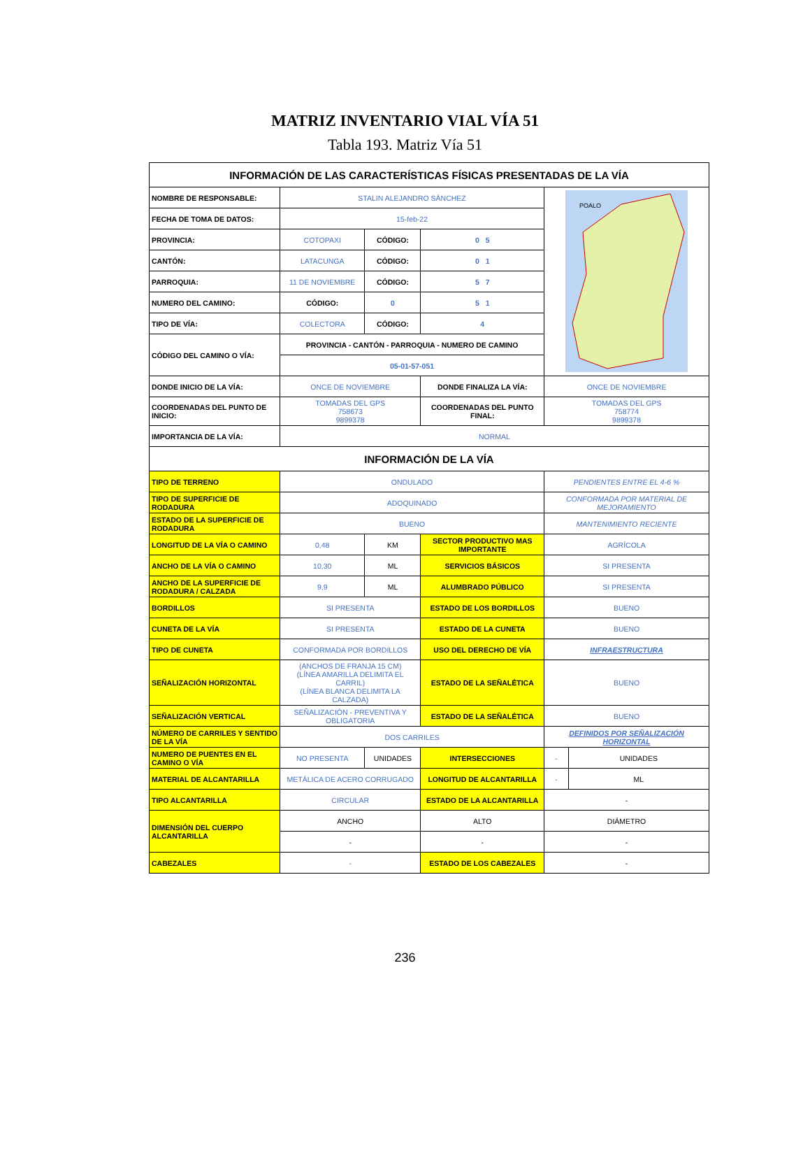MATRIZ INVENTARIO VIAL VÍA 51
Tabla 193. Matriz Vía 51
| INFORMACIÓN DE LAS CARACTERÍSTICAS FÍSICAS PRESENTADAS DE LA VÍA | | | | | |
| --- | --- | --- | --- | --- | --- |
| NOMBRE DE RESPONSABLE: | STALIN ALEJANDRO SÁNCHEZ | | | POALO | |
| FECHA DE TOMA DE DATOS: | 15-feb-22 | | | | |
| PROVINCIA: | COTOPAXI | CÓDIGO: | 0 5 | | |
| CANTÓN: | LATACUNGA | CÓDIGO: | 0 1 | | |
| PARROQUIA: | 11 DE NOVIEMBRE | CÓDIGO: | 5 7 | | |
| NUMERO DEL CAMINO: | CÓDIGO: | 0 | 5 1 | | |
| TIPO DE VÍA: | COLECTORA | CÓDIGO: | 4 | | |
| CÓDIGO DEL CAMINO O VÍA: | PROVINCIA - CANTÓN - PARROQUIA - NUMERO DE CAMINO | | | | |
| | 05-01-57-051 | | | | |
| DONDE INICIO DE LA VÍA: | ONCE DE NOVIEMBRE | | DONDE FINALIZA LA VÍA: | ONCE DE NOVIEMBRE | |
| COORDENADAS DEL PUNTO DE INICIO: | TOMADAS DEL GPS 758673 9899378 | | COORDENADAS DEL PUNTO FINAL: | TOMADAS DEL GPS 758774 9899378 | |
| IMPORTANCIA DE LA VÍA: | NORMAL | | | | |
| INFORMACIÓN DE LA VÍA | | | | | |
| TIPO DE TERRENO | ONDULADO | | | PENDIENTES ENTRE EL 4-6 % | |
| TIPO DE SUPERFICIE DE RODADURA | ADOQUINADO | | | CONFORMADA POR MATERIAL DE MEJORAMIENTO | |
| ESTADO DE LA SUPERFICIE DE RODADURA | BUENO | | | MANTENIMIENTO RECIENTE | |
| LONGITUD DE LA VÍA O CAMINO | 0,48 | KM | SECTOR PRODUCTIVO MAS IMPORTANTE | AGRÍCOLA | |
| ANCHO DE LA VÍA O CAMINO | 10,30 | ML | SERVICIOS BÁSICOS | SI PRESENTA | |
| ANCHO DE LA SUPERFICIE DE RODADURA / CALZADA | 9,9 | ML | ALUMBRADO PÚBLICO | SI PRESENTA | |
| BORDILLOS | SI PRESENTA | | ESTADO DE LOS BORDILLOS | BUENO | |
| CUNETA DE LA VÍA | SI PRESENTA | | ESTADO DE LA CUNETA | BUENO | |
| TIPO DE CUNETA | CONFORMADA POR BORDILLOS | | USO DEL DERECHO DE VÍA | INFRAESTRUCTURA | |
| SEÑALIZACIÓN HORIZONTAL | (ANCHOS DE FRANJA 15 CM) (LÍNEA AMARILLA DELIMITA EL CARRIL) (LÍNEA BLANCA DELIMITA LA CALZADA) | | ESTADO DE LA SEÑALÉTICA | BUENO | |
| SEÑALIZACIÓN VERTICAL | SEÑALIZACIÓN - PREVENTIVA Y OBLIGATORIA | | ESTADO DE LA SEÑALÉTICA | BUENO | |
| NÚMERO DE CARRILES Y SENTIDO DE LA VÍA | DOS CARRILES | | | DEFINIDOS POR SEÑALIZACIÓN HORIZONTAL | |
| NUMERO DE PUENTES EN EL CAMINO O VÍA | NO PRESENTA | UNIDADES | INTERSECCIONES | - | UNIDADES |
| MATERIAL DE ALCANTARILLA | METÁLICA DE ACERO CORRUGADO | | LONGITUD DE ALCANTARILLA | - | ML |
| TIPO ALCANTARILLA | CIRCULAR | | ESTADO DE LA ALCANTARILLA | - | |
| DIMENSIÓN DEL CUERPO ALCANTARILLA | ANCHO | | ALTO | DIÁMETRO | |
| | - | | - | - | |
| CABEZALES | - | | ESTADO DE LOS CABEZALES | - | |
236